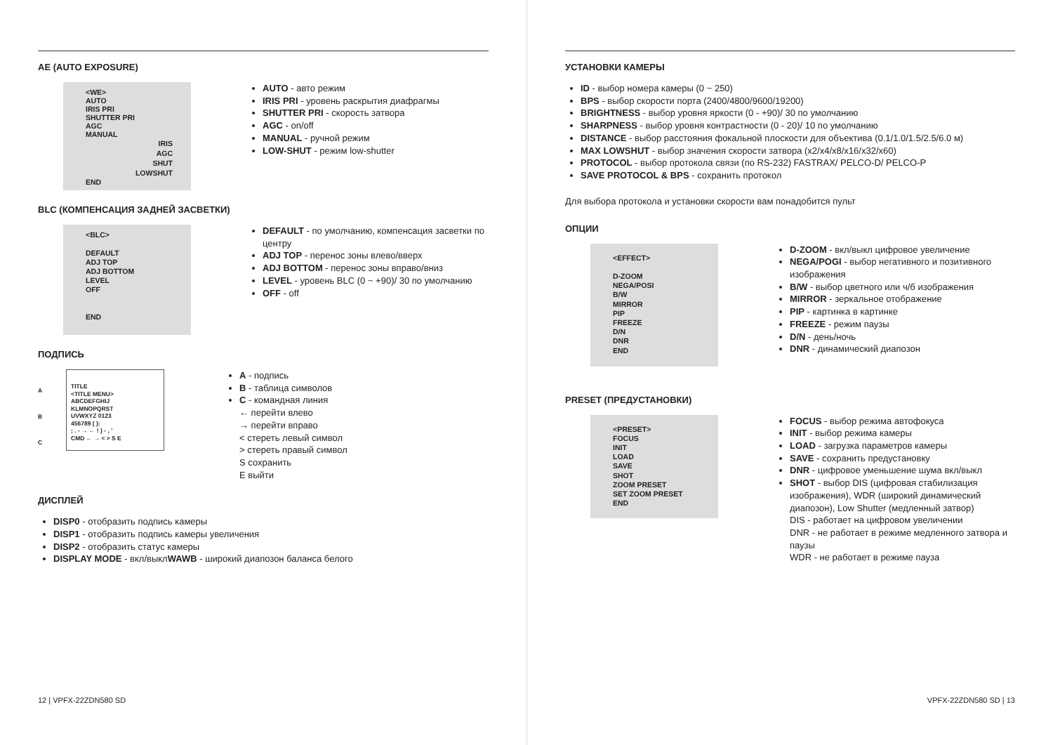AE (AUTO EXPOSURE)
<WE>
AUTO
IRIS PRI
SHUTTER PRI
AGC
MANUAL
IRIS
AGC
SHUT
LOWSHUT
END
AUTO - авто режим
IRIS PRI - уровень раскрытия диафрагмы
SHUTTER PRI - скорость затвора
AGC - on/off
MANUAL - ручной режим
LOW-SHUT - режим low-shutter
BLC (КОМПЕНСАЦИЯ ЗАДНЕЙ ЗАСВЕТКИ)
<BLC>
DEFAULT
ADJ TOP
ADJ BOTTOM
LEVEL
OFF
END
DEFAULT - по умолчанию, компенсация засветки по центру
ADJ TOP - перенос зоны влево/вверх
ADJ BOTTOM - перенос зоны вправо/вниз
LEVEL - уровень BLC (0 ~ +90)/ 30 по умолчанию
OFF - off
ПОДПИСЬ
A
B
C
TITLE
<TITLE MENU>
ABCDEFGHIJ
KLMNOPQRST
UVWXYZ 0123
456789 ( ):
; . - → ← ! ) - , '
CMD ← → < > S E
A - подпись
B - таблица символов
C - командная линия
← перейти влево
→ перейти вправо
< стереть левый символ
> стереть правый символ
S сохранить
E выйти
ДИСПЛЕЙ
DISP0 - отобразить подпись камеры
DISP1 - отобразить подпись камеры увеличения
DISP2 - отобразить статус камеры
DISPLAY MODE - вкл/выклWAWB - широкий диапозон баланса белого
12 | VPFX-22ZDN580 SD
УСТАНОВКИ КАМЕРЫ
ID - выбор номера камеры (0 ~ 250)
BPS - выбор скорости порта (2400/4800/9600/19200)
BRIGHTNESS - выбор уровня яркости (0 - +90)/ 30 по умолчанию
SHARPNESS - выбор уровня контрастности (0 - 20)/ 10 по умолчанию
DISTANCE - выбор расстояния фокальной плоскости для объектива (0.1/1.0/1.5/2.5/6.0 м)
MAX LOWSHUT - выбор значения скорости затвора (x2/x4/x8/x16/x32/x60)
PROTOCOL - выбор протокола связи (по RS-232) FASTRAX/ PELCO-D/ PELCO-P
SAVE PROTOCOL & BPS - сохранить протокол
Для выбора протокола и установки скорости вам понадобится пульт
ОПЦИИ
<EFFECT>
D-ZOOM
NEGA/POSI
B/W
MIRROR
PIP
FREEZE
D/N
DNR
END
D-ZOOM - вкл/выкл цифровое увеличение
NEGA/POGI - выбор негативного и позитивного изображения
B/W - выбор цветного или ч/б изображения
MIRROR - зеркальное отображение
PIP - картинка в картинке
FREEZE - режим паузы
D/N - день/ночь
DNR - динамический диапозон
PRESET (ПРЕДУСТАНОВКИ)
<PRESET>
FOCUS
INIT
LOAD
SAVE
SHOT
ZOOM PRESET
SET ZOOM PRESET
END
FOCUS - выбор режима автофокуса
INIT - выбор режима камеры
LOAD - загрузка параметров камеры
SAVE - сохранить предустановку
DNR - цифровое уменьшение шума вкл/выкл
SHOT - выбор DIS (цифровая стабилизация изображения), WDR (широкий динамический диапозон), Low Shutter (медленный затвор)
DIS - работает на цифровом увеличении
DNR - не работает в режиме медленного затвора и паузы
WDR - не работает в режиме пауза
VPFX-22ZDN580 SD | 13